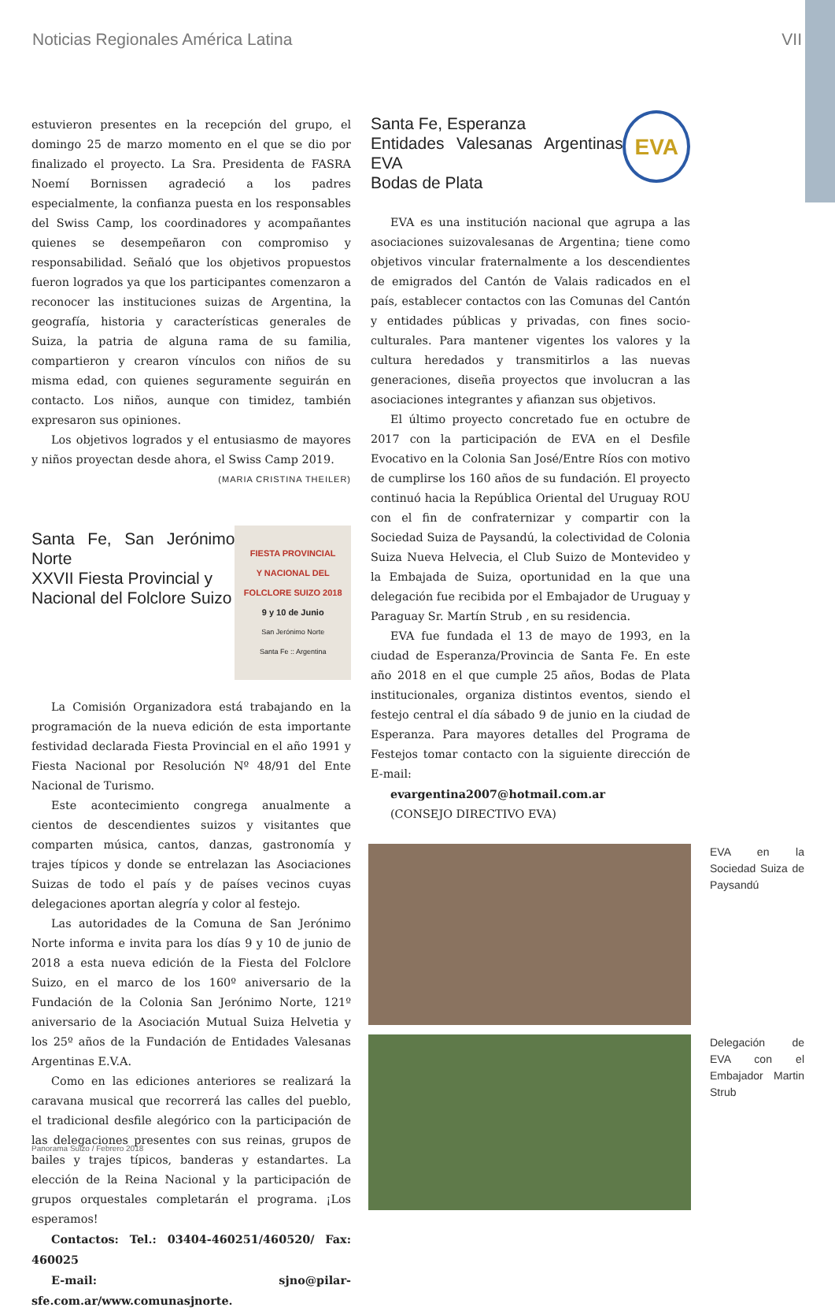Noticias Regionales América Latina VII
estuvieron presentes en la recepción del grupo, el domingo 25 de marzo momento en el que se dio por finalizado el proyecto. La Sra. Presidenta de FASRA Noemí Bornissen agradeció a los padres especialmente, la confianza puesta en los responsables del Swiss Camp, los coordinadores y acompañantes quienes se desempeñaron con compromiso y responsabilidad. Señaló que los objetivos propuestos fueron logrados ya que los participantes comenzaron a reconocer las instituciones suizas de Argentina, la geografía, historia y características generales de Suiza, la patria de alguna rama de su familia, compartieron y crearon vínculos con niños de su misma edad, con quienes seguramente seguirán en contacto. Los niños, aunque con timidez, también expresaron sus opiniones.
Los objetivos logrados y el entusiasmo de mayores y niños proyectan desde ahora, el Swiss Camp 2019.
(MARIA CRISTINA THEILER)
Santa Fe, San Jerónimo Norte
XXVII Fiesta Provincial y
Nacional del Folclore Suizo
FIESTA PROVINCIAL
Y NACIONAL DEL
FOLCLORE SUIZO 2018
9 y 10 de Junio
San Jerónimo Norte
Santa Fe :: Argentina
La Comisión Organizadora está trabajando en la programación de la nueva edición de esta importante festividad declarada Fiesta Provincial en el año 1991 y Fiesta Nacional por Resolución Nº 48/91 del Ente Nacional de Turismo.
Este acontecimiento congrega anualmente a cientos de descendientes suizos y visitantes que comparten música, cantos, danzas, gastronomía y trajes típicos y donde se entrelazan las Asociaciones Suizas de todo el país y de países vecinos cuyas delegaciones aportan alegría y color al festejo.
Las autoridades de la Comuna de San Jerónimo Norte informa e invita para los días 9 y 10 de junio de 2018 a esta nueva edición de la Fiesta del Folclore Suizo, en el marco de los 160º aniversario de la Fundación de la Colonia San Jerónimo Norte, 121º aniversario de la Asociación Mutual Suiza Helvetia y los 25º años de la Fundación de Entidades Valesanas Argentinas E.V.A.
Como en las ediciones anteriores se realizará la caravana musical que recorrerá las calles del pueblo, el tradicional desfile alegórico con la participación de las delegaciones presentes con sus reinas, grupos de bailes y trajes típicos, banderas y estandartes. La elección de la Reina Nacional y la participación de grupos orquestales completarán el programa. ¡Los esperamos!
Contactos: Tel.: 03404-460251/460520/ Fax: 460025
E-mail: sjno@pilar-sfe.com.ar/www.comunasjnorte.
Santa Fe, Esperanza
Entidades Valesanas Argentinas EVA
Bodas de Plata
EVA
EVA es una institución nacional que agrupa a las asociaciones suizovalesanas de Argentina; tiene como objetivos vincular fraternalmente a los descendientes de emigrados del Cantón de Valais radicados en el país, establecer contactos con las Comunas del Cantón y entidades públicas y privadas, con fines socio-culturales. Para mantener vigentes los valores y la cultura heredados y transmitirlos a las nuevas generaciones, diseña proyectos que involucran a las asociaciones integrantes y afianzan sus objetivos.
El último proyecto concretado fue en octubre de 2017 con la participación de EVA en el Desfile Evocativo en la Colonia San José/Entre Ríos con motivo de cumplirse los 160 años de su fundación. El proyecto continuó hacia la República Oriental del Uruguay ROU con el fin de confraternizar y compartir con la Sociedad Suiza de Paysandú, la colectividad de Colonia Suiza Nueva Helvecia, el Club Suizo de Montevideo y la Embajada de Suiza, oportunidad en la que una delegación fue recibida por el Embajador de Uruguay y Paraguay Sr. Martín Strub , en su residencia.
EVA fue fundada el 13 de mayo de 1993, en la ciudad de Esperanza/Provincia de Santa Fe. En este año 2018 en el que cumple 25 años, Bodas de Plata institucionales, organiza distintos eventos, siendo el festejo central el día sábado 9 de junio en la ciudad de Esperanza. Para mayores detalles del Programa de Festejos tomar contacto con la siguiente dirección de E-mail:
evargentina2007@hotmail.com.ar
(CONSEJO DIRECTIVO EVA)
EVA en la Sociedad Suiza de Paysandú
Delegación de EVA con el Embajador Martin Strub
Panorama Suizo / Febrero 2018